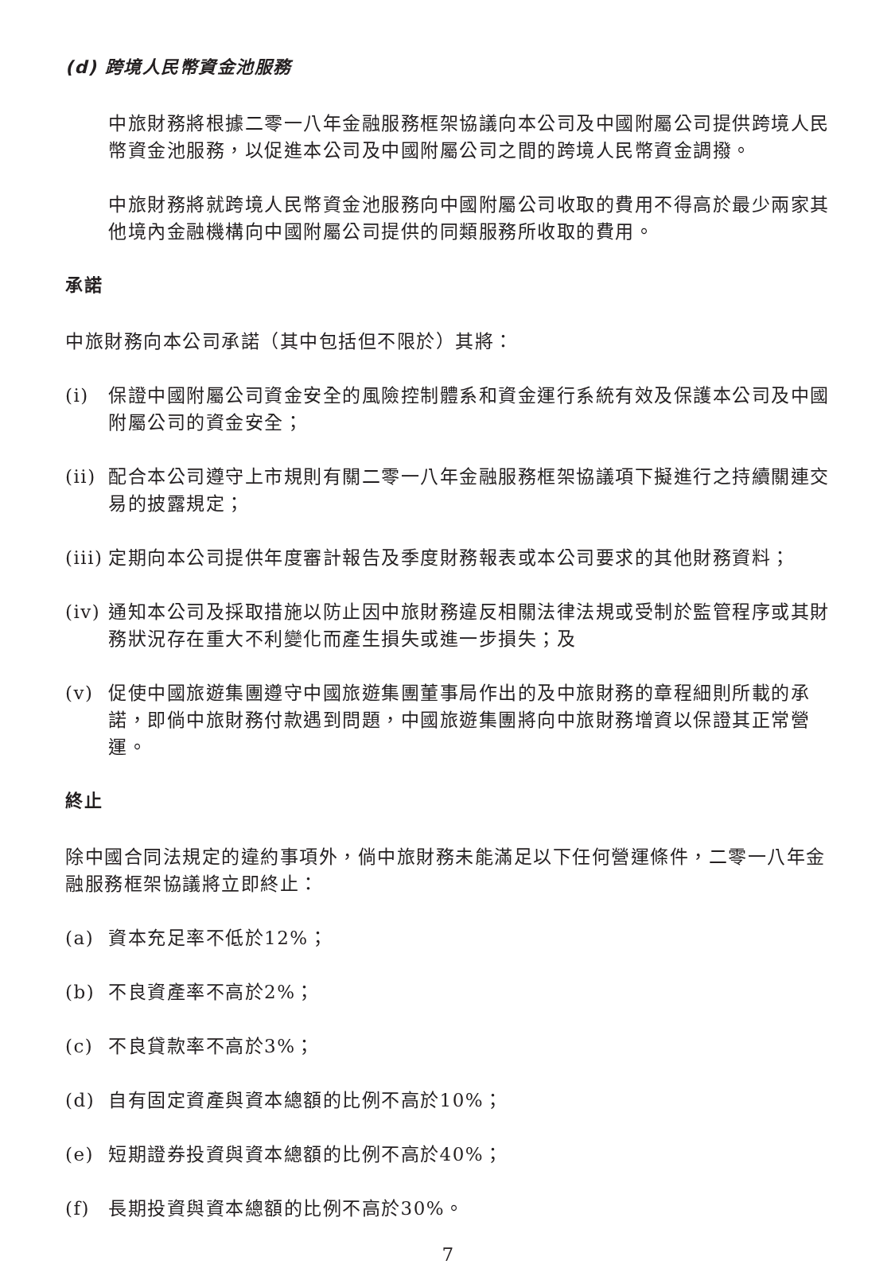(d) 跨境人民幣資金池服務
中旅財務將根據二零一八年金融服務框架協議向本公司及中國附屬公司提供跨境人民幣資金池服務，以促進本公司及中國附屬公司之間的跨境人民幣資金調撥。
中旅財務將就跨境人民幣資金池服務向中國附屬公司收取的費用不得高於最少兩家其他境內金融機構向中國附屬公司提供的同類服務所收取的費用。
承諾
中旅財務向本公司承諾（其中包括但不限於）其將：
(i) 保證中國附屬公司資金安全的風險控制體系和資金運行系統有效及保護本公司及中國附屬公司的資金安全；
(ii) 配合本公司遵守上市規則有關二零一八年金融服務框架協議項下擬進行之持續關連交易的披露規定；
(iii) 定期向本公司提供年度審計報告及季度財務報表或本公司要求的其他財務資料；
(iv) 通知本公司及採取措施以防止因中旅財務違反相關法律法規或受制於監管程序或其財務狀況存在重大不利變化而產生損失或進一步損失；及
(v) 促使中國旅遊集團遵守中國旅遊集團董事局作出的及中旅財務的章程細則所載的承諾，即倘中旅財務付款遇到問題，中國旅遊集團將向中旅財務增資以保證其正常營運。
終止
除中國合同法規定的違約事項外，倘中旅財務未能滿足以下任何營運條件，二零一八年金融服務框架協議將立即終止：
(a) 資本充足率不低於12%；
(b) 不良資產率不高於2%；
(c) 不良貸款率不高於3%；
(d) 自有固定資產與資本總額的比例不高於10%；
(e) 短期證券投資與資本總額的比例不高於40%；
(f) 長期投資與資本總額的比例不高於30%。
7